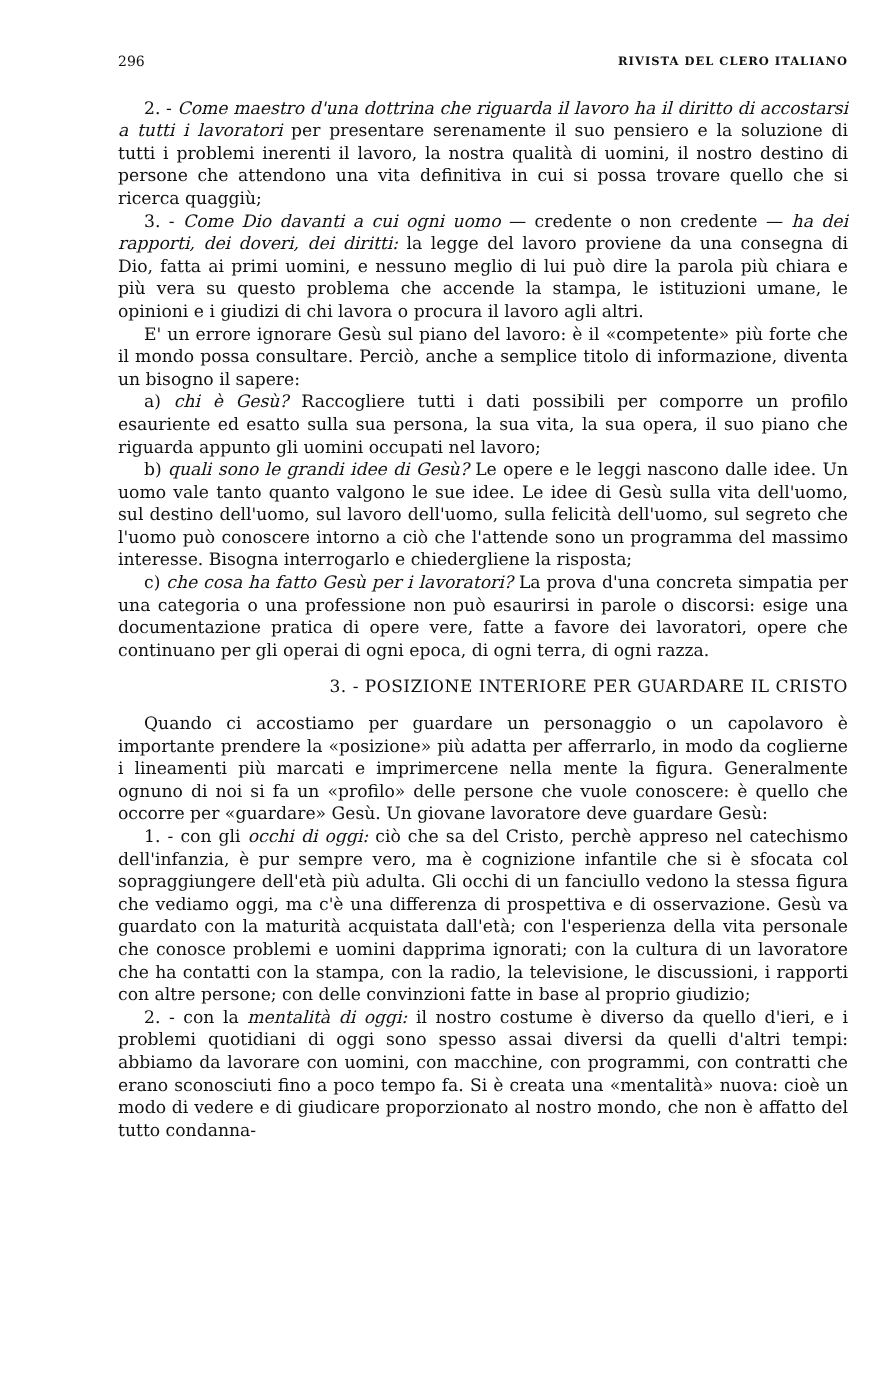296 RIVISTA DEL CLERO ITALIANO
2. - Come maestro d'una dottrina che riguarda il lavoro ha il diritto di accostarsi a tutti i lavoratori per presentare serenamente il suo pensiero e la soluzione di tutti i problemi inerenti il lavoro, la nostra qualità di uomini, il nostro destino di persone che attendono una vita definitiva in cui si possa trovare quello che si ricerca quaggiù;
3. - Come Dio davanti a cui ogni uomo — credente o non credente — ha dei rapporti, dei doveri, dei diritti: la legge del lavoro proviene da una consegna di Dio, fatta ai primi uomini, e nessuno meglio di lui può dire la parola più chiara e più vera su questo problema che accende la stampa, le istituzioni umane, le opinioni e i giudizi di chi lavora o procura il lavoro agli altri.
E' un errore ignorare Gesù sul piano del lavoro: è il «competente» più forte che il mondo possa consultare. Perciò, anche a semplice titolo di informazione, diventa un bisogno il sapere:
a) chi è Gesù? Raccogliere tutti i dati possibili per comporre un profilo esauriente ed esatto sulla sua persona, la sua vita, la sua opera, il suo piano che riguarda appunto gli uomini occupati nel lavoro;
b) quali sono le grandi idee di Gesù? Le opere e le leggi nascono dalle idee. Un uomo vale tanto quanto valgono le sue idee. Le idee di Gesù sulla vita dell'uomo, sul destino dell'uomo, sul lavoro dell'uomo, sulla felicità dell'uomo, sul segreto che l'uomo può conoscere intorno a ciò che l'attende sono un programma del massimo interesse. Bisogna interrogarlo e chiedergliene la risposta;
c) che cosa ha fatto Gesù per i lavoratori? La prova d'una concreta simpatia per una categoria o una professione non può esaurirsi in parole o discorsi: esige una documentazione pratica di opere vere, fatte a favore dei lavoratori, opere che continuano per gli operai di ogni epoca, di ogni terra, di ogni razza.
3. - POSIZIONE INTERIORE PER GUARDARE IL CRISTO
Quando ci accostiamo per guardare un personaggio o un capolavoro è importante prendere la «posizione» più adatta per afferrarlo, in modo da coglierne i lineamenti più marcati e imprimercene nella mente la figura. Generalmente ognuno di noi si fa un «profilo» delle persone che vuole conoscere: è quello che occorre per «guardare» Gesù. Un giovane lavoratore deve guardare Gesù:
1. - con gli occhi di oggi: ciò che sa del Cristo, perchè appreso nel catechismo dell'infanzia, è pur sempre vero, ma è cognizione infantile che si è sfocata col sopraggiungere dell'età più adulta. Gli occhi di un fanciullo vedono la stessa figura che vediamo oggi, ma c'è una differenza di prospettiva e di osservazione. Gesù va guardato con la maturità acquistata dall'età; con l'esperienza della vita personale che conosce problemi e uomini dapprima ignorati; con la cultura di un lavoratore che ha contatti con la stampa, con la radio, la televisione, le discussioni, i rapporti con altre persone; con delle convinzioni fatte in base al proprio giudizio;
2. - con la mentalità di oggi: il nostro costume è diverso da quello d'ieri, e i problemi quotidiani di oggi sono spesso assai diversi da quelli d'altri tempi: abbiamo da lavorare con uomini, con macchine, con programmi, con contratti che erano sconosciuti fino a poco tempo fa. Si è creata una «mentalità» nuova: cioè un modo di vedere e di giudicare proporzionato al nostro mondo, che non è affatto del tutto condanna-